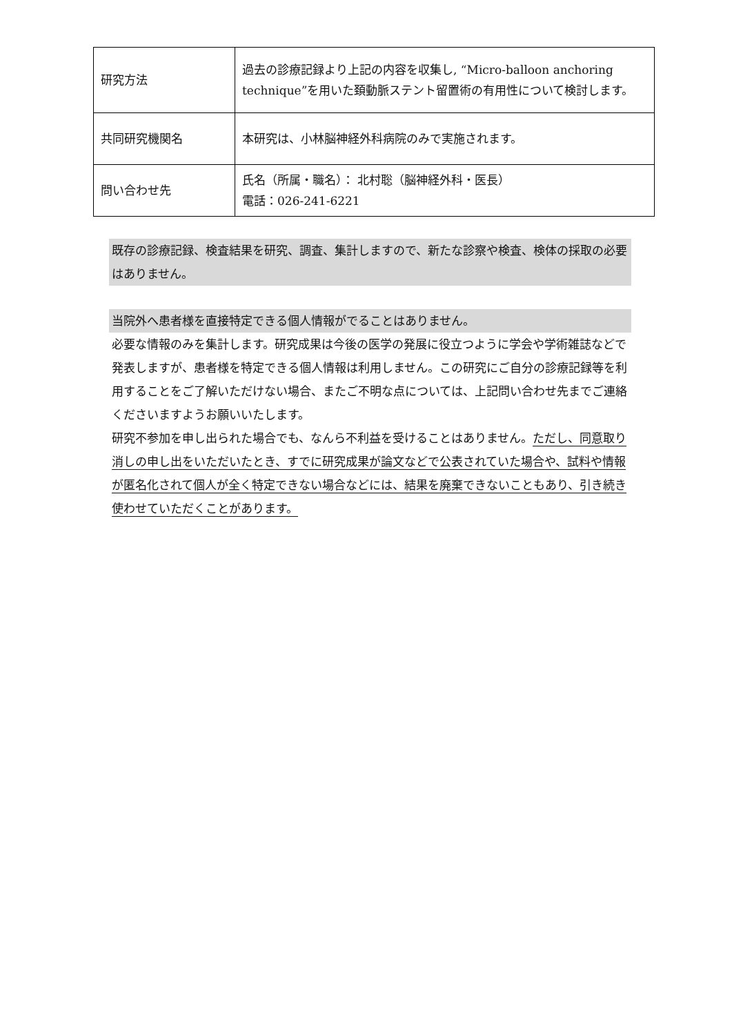| 研究方法 | 過去の診療記録より上記の内容を収集し, “Micro-balloon anchoring technique”を用いた頚動脈ステント留置術の有用性について検討します。 |
| 共同研究機関名 | 本研究は、小林脳神経外科病院のみで実施されます。 |
| 問い合わせ先 | 氏名（所属・職名）： 北村聡（脳神経外科・医長） 電話：026-241-6221 |
既存の診療記録、検査結果を研究、調査、集計しますので、新たな診察や検査、検体の採取の必要はありません。
当院外へ患者様を直接特定できる個人情報がでることはありません。
必要な情報のみを集計します。研究成果は今後の医学の発展に役立つように学会や学術雑誌などで発表しますが、患者様を特定できる個人情報は利用しません。この研究にご自分の診療記録等を利用することをご了解いただけない場合、またご不明な点については、上記問い合わせ先までご連絡くださいますようお願いいたします。
研究不参加を申し出られた場合でも、なんら不利益を受けることはありません。ただし、同意取り消しの申し出をいただいたとき、すでに研究成果が論文などで公表されていた場合や、試料や情報が匿名化されて個人が全く特定できない場合などには、結果を廃棄できないこともあり、引き続き使わせていただくことがあります。